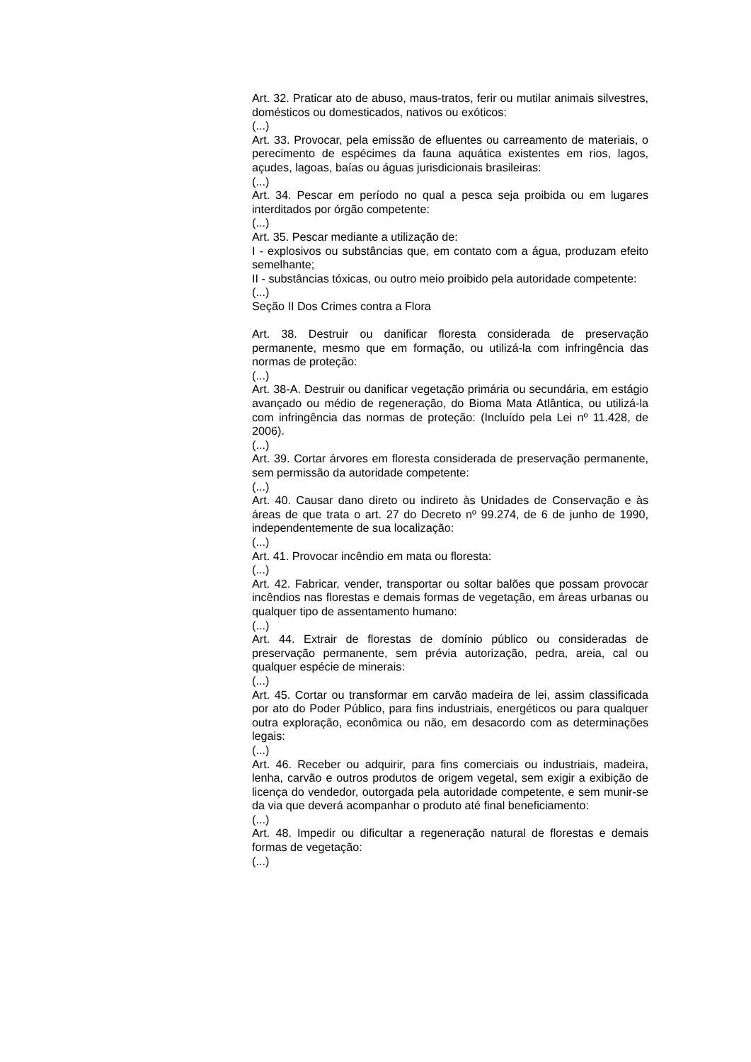Art. 32. Praticar ato de abuso, maus-tratos, ferir ou mutilar animais silvestres, domésticos ou domesticados, nativos ou exóticos:
(...)
Art. 33. Provocar, pela emissão de efluentes ou carreamento de materiais, o perecimento de espécimes da fauna aquática existentes em rios, lagos, açudes, lagoas, baías ou águas jurisdicionais brasileiras:
(...)
Art. 34. Pescar em período no qual a pesca seja proibida ou em lugares interditados por órgão competente:
(...)
Art. 35. Pescar mediante a utilização de:
I - explosivos ou substâncias que, em contato com a água, produzam efeito semelhante;
II - substâncias tóxicas, ou outro meio proibido pela autoridade competente:
(...)
Seção II Dos Crimes contra a Flora
Art. 38. Destruir ou danificar floresta considerada de preservação permanente, mesmo que em formação, ou utilizá-la com infringência das normas de proteção:
(...)
Art. 38-A. Destruir ou danificar vegetação primária ou secundária, em estágio avançado ou médio de regeneração, do Bioma Mata Atlântica, ou utilizá-la com infringência das normas de proteção: (Incluído pela Lei nº 11.428, de 2006).
(...)
Art. 39. Cortar árvores em floresta considerada de preservação permanente, sem permissão da autoridade competente:
(...)
Art. 40. Causar dano direto ou indireto às Unidades de Conservação e às áreas de que trata o art. 27 do Decreto nº 99.274, de 6 de junho de 1990, independentemente de sua localização:
(...)
Art. 41. Provocar incêndio em mata ou floresta:
(...)
Art. 42. Fabricar, vender, transportar ou soltar balões que possam provocar incêndios nas florestas e demais formas de vegetação, em áreas urbanas ou qualquer tipo de assentamento humano:
(...)
Art. 44. Extrair de florestas de domínio público ou consideradas de preservação permanente, sem prévia autorização, pedra, areia, cal ou qualquer espécie de minerais:
(...)
Art. 45. Cortar ou transformar em carvão madeira de lei, assim classificada por ato do Poder Público, para fins industriais, energéticos ou para qualquer outra exploração, econômica ou não, em desacordo com as determinações legais:
(...)
Art. 46. Receber ou adquirir, para fins comerciais ou industriais, madeira, lenha, carvão e outros produtos de origem vegetal, sem exigir a exibição de licença do vendedor, outorgada pela autoridade competente, e sem munir-se da via que deverá acompanhar o produto até final beneficiamento:
(...)
Art. 48. Impedir ou dificultar a regeneração natural de florestas e demais formas de vegetação:
(...)